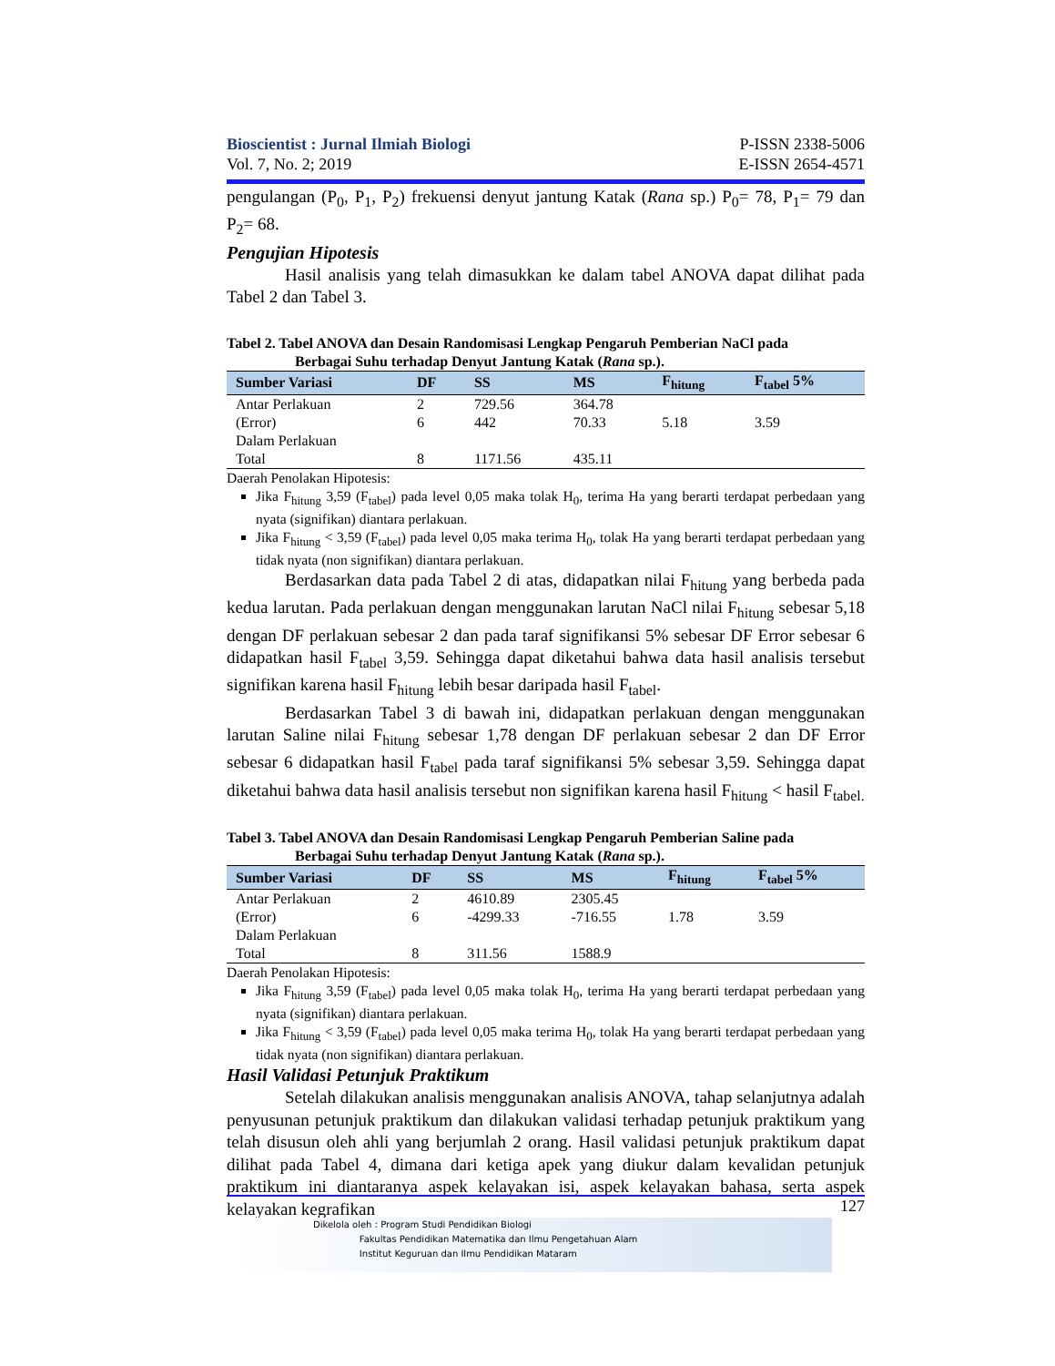Bioscientist : Jurnal Ilmiah Biologi P-ISSN 2338-5006
Vol. 7, No. 2; 2019 E-ISSN 2654-4571
pengulangan (P<sub>0</sub>, P<sub>1</sub>, P<sub>2</sub>) frekuensi denyut jantung Katak (Rana sp.) P<sub>0</sub>= 78, P<sub>1</sub>= 79 dan P<sub>2</sub>= 68.
Pengujian Hipotesis
Hasil analisis yang telah dimasukkan ke dalam tabel ANOVA dapat dilihat pada Tabel 2 dan Tabel 3.
Tabel 2. Tabel ANOVA dan Desain Randomisasi Lengkap Pengaruh Pemberian NaCl pada
Berbagai Suhu terhadap Denyut Jantung Katak (Rana sp.).
| Sumber Variasi | DF | SS | MS | F<sub>hitung</sub> | F<sub>tabel</sub> 5% |
| --- | --- | --- | --- | --- | --- |
| Antar Perlakuan | 2 | 729.56 | 364.78 | | |
| (Error) | 6 | 442 | 70.33 | 5.18 | 3.59 |
| Dalam Perlakuan | | | | | |
| Total | 8 | 1171.56 | 435.11 | | |
Daerah Penolakan Hipotesis:
Jika F<sub>hitung</sub> 3,59 (F<sub>tabel</sub>) pada level 0,05 maka tolak H<sub>0</sub>, terima Ha yang berarti terdapat perbedaan yang nyata (signifikan) diantara perlakuan.
Jika F<sub>hitung</sub> < 3,59 (F<sub>tabel</sub>) pada level 0,05 maka terima H<sub>0</sub>, tolak Ha yang berarti terdapat perbedaan yang tidak nyata (non signifikan) diantara perlakuan.
Berdasarkan data pada Tabel 2 di atas, didapatkan nilai F<sub>hitung</sub> yang berbeda pada kedua larutan. Pada perlakuan dengan menggunakan larutan NaCl nilai F<sub>hitung</sub> sebesar 5,18 dengan DF perlakuan sebesar 2 dan pada taraf signifikansi 5% sebesar DF Error sebesar 6 didapatkan hasil F<sub>tabel</sub> 3,59. Sehingga dapat diketahui bahwa data hasil analisis tersebut signifikan karena hasil F<sub>hitung</sub> lebih besar daripada hasil F<sub>tabel</sub>.
Berdasarkan Tabel 3 di bawah ini, didapatkan perlakuan dengan menggunakan larutan Saline nilai F<sub>hitung</sub> sebesar 1,78 dengan DF perlakuan sebesar 2 dan DF Error sebesar 6 didapatkan hasil F<sub>tabel</sub> pada taraf signifikansi 5% sebesar 3,59. Sehingga dapat diketahui bahwa data hasil analisis tersebut non signifikan karena hasil F<sub>hitung</sub> < hasil F<sub>tabel.</sub>
Tabel 3. Tabel ANOVA dan Desain Randomisasi Lengkap Pengaruh Pemberian Saline pada
Berbagai Suhu terhadap Denyut Jantung Katak (Rana sp.).
| Sumber Variasi | DF | SS | MS | F<sub>hitung</sub> | F<sub>tabel</sub> 5% |
| --- | --- | --- | --- | --- | --- |
| Antar Perlakuan | 2 | 4610.89 | 2305.45 | | |
| (Error) | 6 | -4299.33 | -716.55 | 1.78 | 3.59 |
| Dalam Perlakuan | | | | | |
| Total | 8 | 311.56 | 1588.9 | | |
Daerah Penolakan Hipotesis:
Jika F<sub>hitung</sub> 3,59 (F<sub>tabel</sub>) pada level 0,05 maka tolak H<sub>0</sub>, terima Ha yang berarti terdapat perbedaan yang nyata (signifikan) diantara perlakuan.
Jika F<sub>hitung</sub> < 3,59 (F<sub>tabel</sub>) pada level 0,05 maka terima H<sub>0</sub>, tolak Ha yang berarti terdapat perbedaan yang tidak nyata (non signifikan) diantara perlakuan.
Hasil Validasi Petunjuk Praktikum
Setelah dilakukan analisis menggunakan analisis ANOVA, tahap selanjutnya adalah penyusunan petunjuk praktikum dan dilakukan validasi terhadap petunjuk praktikum yang telah disusun oleh ahli yang berjumlah 2 orang. Hasil validasi petunjuk praktikum dapat dilihat pada Tabel 4, dimana dari ketiga apek yang diukur dalam kevalidan petunjuk praktikum ini diantaranya aspek kelayakan isi, aspek kelayakan bahasa, serta aspek kelayakan kegrafikan
127
Dikelola oleh : Program Studi Pendidikan Biologi
Fakultas Pendidikan Matematika dan Ilmu Pengetahuan Alam
Institut Keguruan dan Ilmu Pendidikan Mataram